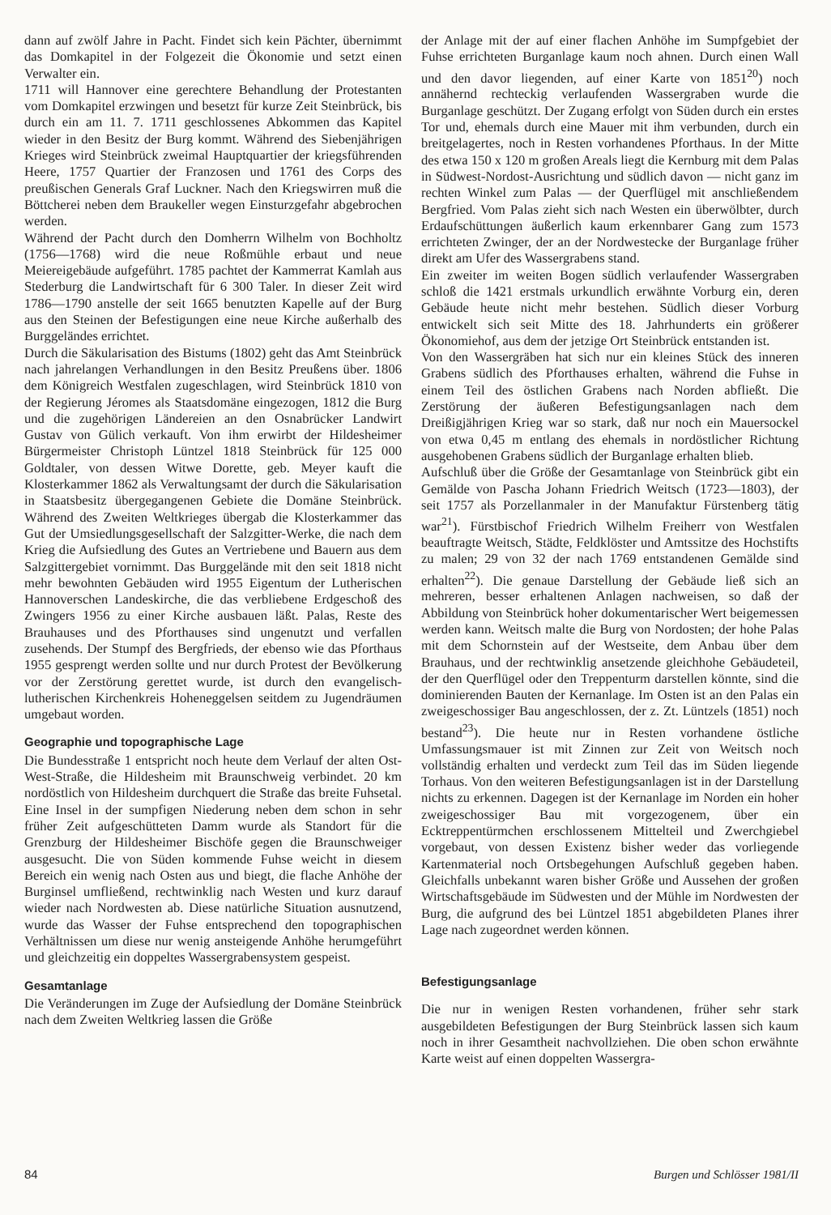dann auf zwölf Jahre in Pacht. Findet sich kein Pächter, übernimmt das Domkapitel in der Folgezeit die Ökonomie und setzt einen Verwalter ein.
1711 will Hannover eine gerechtere Behandlung der Protestanten vom Domkapitel erzwingen und besetzt für kurze Zeit Steinbrück, bis durch ein am 11. 7. 1711 geschlossenes Abkommen das Kapitel wieder in den Besitz der Burg kommt. Während des Siebenjährigen Krieges wird Steinbrück zweimal Hauptquartier der kriegsführenden Heere, 1757 Quartier der Franzosen und 1761 des Corps des preußischen Generals Graf Luckner. Nach den Kriegswirren muß die Böttcherei neben dem Braukeller wegen Einsturzgefahr abgebrochen werden.
Während der Pacht durch den Domherrn Wilhelm von Bochholtz (1756—1768) wird die neue Roßmühle erbaut und neue Meiereigebäude aufgeführt. 1785 pachtet der Kammerrat Kamlah aus Stederburg die Landwirtschaft für 6 300 Taler. In dieser Zeit wird 1786—1790 anstelle der seit 1665 benutzten Kapelle auf der Burg aus den Steinen der Befestigungen eine neue Kirche außerhalb des Burggeländes errichtet.
Durch die Säkularisation des Bistums (1802) geht das Amt Steinbrück nach jahrelangen Verhandlungen in den Besitz Preußens über. 1806 dem Königreich Westfalen zugeschlagen, wird Steinbrück 1810 von der Regierung Jéromes als Staatsdomäne eingezogen, 1812 die Burg und die zugehörigen Ländereien an den Osnabrücker Landwirt Gustav von Gülich verkauft. Von ihm erwirbt der Hildesheimer Bürgermeister Christoph Lüntzel 1818 Steinbrück für 125 000 Goldtaler, von dessen Witwe Dorette, geb. Meyer kauft die Klosterkammer 1862 als Verwaltungsamt der durch die Säkularisation in Staatsbesitz übergegangenen Gebiete die Domäne Steinbrück. Während des Zweiten Weltkrieges übergab die Klosterkammer das Gut der Umsiedlungsgesellschaft der Salzgitter-Werke, die nach dem Krieg die Aufsiedlung des Gutes an Vertriebene und Bauern aus dem Salzgittergebiet vornimmt. Das Burggelände mit den seit 1818 nicht mehr bewohnten Gebäuden wird 1955 Eigentum der Lutherischen Hannoverschen Landeskirche, die das verbliebene Erdgeschoß des Zwingers 1956 zu einer Kirche ausbauen läßt. Palas, Reste des Brauhauses und des Pforthauses sind ungenutzt und verfallen zusehends. Der Stumpf des Bergfrieds, der ebenso wie das Pforthaus 1955 gesprengt werden sollte und nur durch Protest der Bevölkerung vor der Zerstörung gerettet wurde, ist durch den evangelisch-lutherischen Kirchenkreis Hoheneggelsen seitdem zu Jugendräumen umgebaut worden.
Geographie und topographische Lage
Die Bundesstraße 1 entspricht noch heute dem Verlauf der alten Ost-West-Straße, die Hildesheim mit Braunschweig verbindet. 20 km nordöstlich von Hildesheim durchquert die Straße das breite Fuhsetal. Eine Insel in der sumpfigen Niederung neben dem schon in sehr früher Zeit aufgeschütteten Damm wurde als Standort für die Grenzburg der Hildesheimer Bischöfe gegen die Braunschweiger ausgesucht. Die von Süden kommende Fuhse weicht in diesem Bereich ein wenig nach Osten aus und biegt, die flache Anhöhe der Burginsel umfließend, rechtwinklig nach Westen und kurz darauf wieder nach Nordwesten ab. Diese natürliche Situation ausnutzend, wurde das Wasser der Fuhse entsprechend den topographischen Verhältnissen um diese nur wenig ansteigende Anhöhe herumgeführt und gleichzeitig ein doppeltes Wassergrabensystem gespeist.
Gesamtanlage
Die Veränderungen im Zuge der Aufsiedlung der Domäne Steinbrück nach dem Zweiten Weltkrieg lassen die Größe
der Anlage mit der auf einer flachen Anhöhe im Sumpfgebiet der Fuhse errichteten Burganlage kaum noch ahnen. Durch einen Wall und den davor liegenden, auf einer Karte von 1851<sup>20</sup>) noch annähernd rechteckig verlaufenden Wassergraben wurde die Burganlage geschützt. Der Zugang erfolgt von Süden durch ein erstes Tor und, ehemals durch eine Mauer mit ihm verbunden, durch ein breitgelagertes, noch in Resten vorhandenes Pforthaus. In der Mitte des etwa 150 x 120 m großen Areals liegt die Kernburg mit dem Palas in Südwest-Nordost-Ausrichtung und südlich davon — nicht ganz im rechten Winkel zum Palas — der Querflügel mit anschließendem Bergfried. Vom Palas zieht sich nach Westen ein überwölbter, durch Erdaufschüttungen äußerlich kaum erkennbarer Gang zum 1573 errichteten Zwinger, der an der Nordwestecke der Burganlage früher direkt am Ufer des Wassergrabens stand.
Ein zweiter im weiten Bogen südlich verlaufender Wassergraben schloß die 1421 erstmals urkundlich erwähnte Vorburg ein, deren Gebäude heute nicht mehr bestehen. Südlich dieser Vorburg entwickelt sich seit Mitte des 18. Jahrhunderts ein größerer Ökonomiehof, aus dem der jetzige Ort Steinbrück entstanden ist.
Von den Wassergräben hat sich nur ein kleines Stück des inneren Grabens südlich des Pforthauses erhalten, während die Fuhse in einem Teil des östlichen Grabens nach Norden abfließt. Die Zerstörung der äußeren Befestigungsanlagen nach dem Dreißigjährigen Krieg war so stark, daß nur noch ein Mauersockel von etwa 0,45 m entlang des ehemals in nordöstlicher Richtung ausgehobenen Grabens südlich der Burganlage erhalten blieb.
Aufschluß über die Größe der Gesamtanlage von Steinbrück gibt ein Gemälde von Pascha Johann Friedrich Weitsch (1723—1803), der seit 1757 als Porzellanmaler in der Manufaktur Fürstenberg tätig war<sup>21</sup>). Fürstbischof Friedrich Wilhelm Freiherr von Westfalen beauftragte Weitsch, Städte, Feldklöster und Amtssitze des Hochstifts zu malen; 29 von 32 der nach 1769 entstandenen Gemälde sind erhalten<sup>22</sup>). Die genaue Darstellung der Gebäude ließ sich an mehreren, besser erhaltenen Anlagen nachweisen, so daß der Abbildung von Steinbrück hoher dokumentarischer Wert beigemessen werden kann. Weitsch malte die Burg von Nordosten; der hohe Palas mit dem Schornstein auf der Westseite, dem Anbau über dem Brauhaus, und der rechtwinklig ansetzende gleichhohe Gebäudeteil, der den Querflügel oder den Treppenturm darstellen könnte, sind die dominierenden Bauten der Kernanlage. Im Osten ist an den Palas ein zweigeschossiger Bau angeschlossen, der z. Zt. Lüntzels (1851) noch bestand<sup>23</sup>). Die heute nur in Resten vorhandene östliche Umfassungsmauer ist mit Zinnen zur Zeit von Weitsch noch vollständig erhalten und verdeckt zum Teil das im Süden liegende Torhaus. Von den weiteren Befestigungsanlagen ist in der Darstellung nichts zu erkennen. Dagegen ist der Kernanlage im Norden ein hoher zweigeschossiger Bau mit vorgezogenem, über ein Ecktreppentürmchen erschlossenem Mittelteil und Zwerchgiebel vorgebaut, von dessen Existenz bisher weder das vorliegende Kartenmaterial noch Ortsbegehungen Aufschluß gegeben haben. Gleichfalls unbekannt waren bisher Größe und Aussehen der großen Wirtschaftsgebäude im Südwesten und der Mühle im Nordwesten der Burg, die aufgrund des bei Lüntzel 1851 abgebildeten Planes ihrer Lage nach zugeordnet werden können.
Befestigungsanlage
Die nur in wenigen Resten vorhandenen, früher sehr stark ausgebildeten Befestigungen der Burg Steinbrück lassen sich kaum noch in ihrer Gesamtheit nachvollziehen. Die oben schon erwähnte Karte weist auf einen doppelten Wassergra-
84 Burgen und Schlösser 1981/II